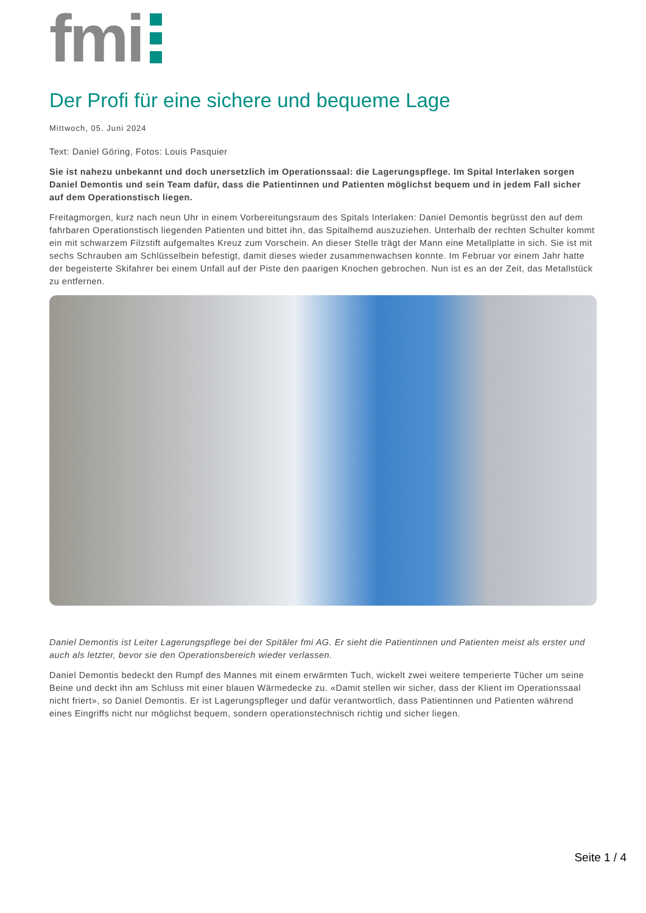fmi
Der Profi für eine sichere und bequeme Lage
Mittwoch, 05. Juni 2024
Text: Daniel Göring, Fotos: Louis Pasquier
Sie ist nahezu unbekannt und doch unersetzlich im Operationssaal: die Lagerungspflege. Im Spital Interlaken sorgen Daniel Demontis und sein Team dafür, dass die Patientinnen und Patienten möglichst bequem und in jedem Fall sicher auf dem Operationstisch liegen.
Freitagmorgen, kurz nach neun Uhr in einem Vorbereitungsraum des Spitals Interlaken: Daniel Demontis begrüsst den auf dem fahrbaren Operationstisch liegenden Patienten und bittet ihn, das Spitalhemd auszuziehen. Unterhalb der rechten Schulter kommt ein mit schwarzem Filzstift aufgemaltes Kreuz zum Vorschein. An dieser Stelle trägt der Mann eine Metallplatte in sich. Sie ist mit sechs Schrauben am Schlüsselbein befestigt, damit dieses wieder zusammenwachsen konnte. Im Februar vor einem Jahr hatte der begeisterte Skifahrer bei einem Unfall auf der Piste den paarigen Knochen gebrochen. Nun ist es an der Zeit, das Metallstück zu entfernen.
Daniel Demontis ist Leiter Lagerungspflege bei der Spitäler fmi AG. Er sieht die Patientinnen und Patienten meist als erster und auch als letzter, bevor sie den Operationsbereich wieder verlassen.
Daniel Demontis bedeckt den Rumpf des Mannes mit einem erwärmten Tuch, wickelt zwei weitere temperierte Tücher um seine Beine und deckt ihn am Schluss mit einer blauen Wärmedecke zu. «Damit stellen wir sicher, dass der Klient im Operationssaal nicht friert», so Daniel Demontis. Er ist Lagerungspfleger und dafür verantwortlich, dass Patientinnen und Patienten während eines Eingriffs nicht nur möglichst bequem, sondern operationstechnisch richtig und sicher liegen.
Seite 1 / 4